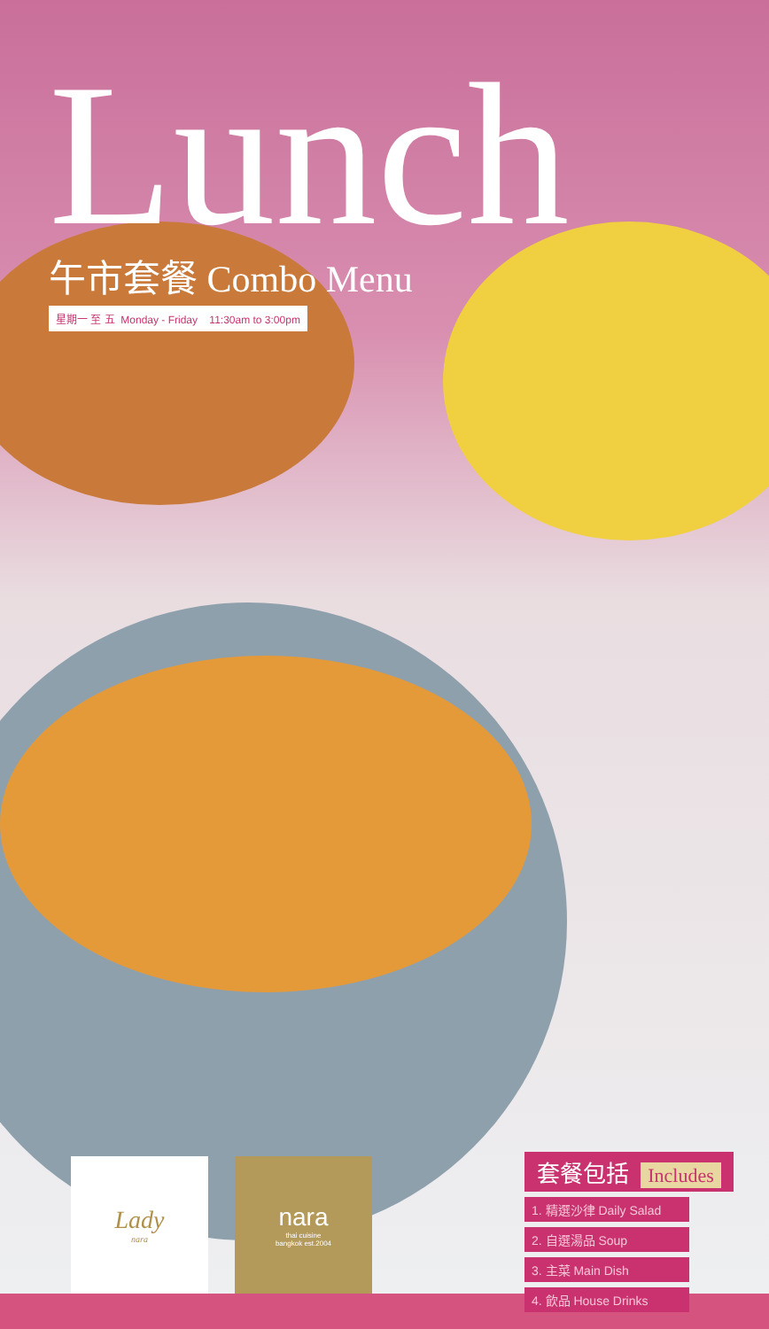Lunch
午市套餐 Combo Menu
星期一 至 五 Monday - Friday 11:30am to 3:00pm
Lady
nara
nara
thai cuisine
bangkok est.2004
套餐包括 Includes
1. 精選沙律 Daily Salad
2. 自選湯品 Soup
3. 主菜 Main Dish
4. 飲品 House Drinks